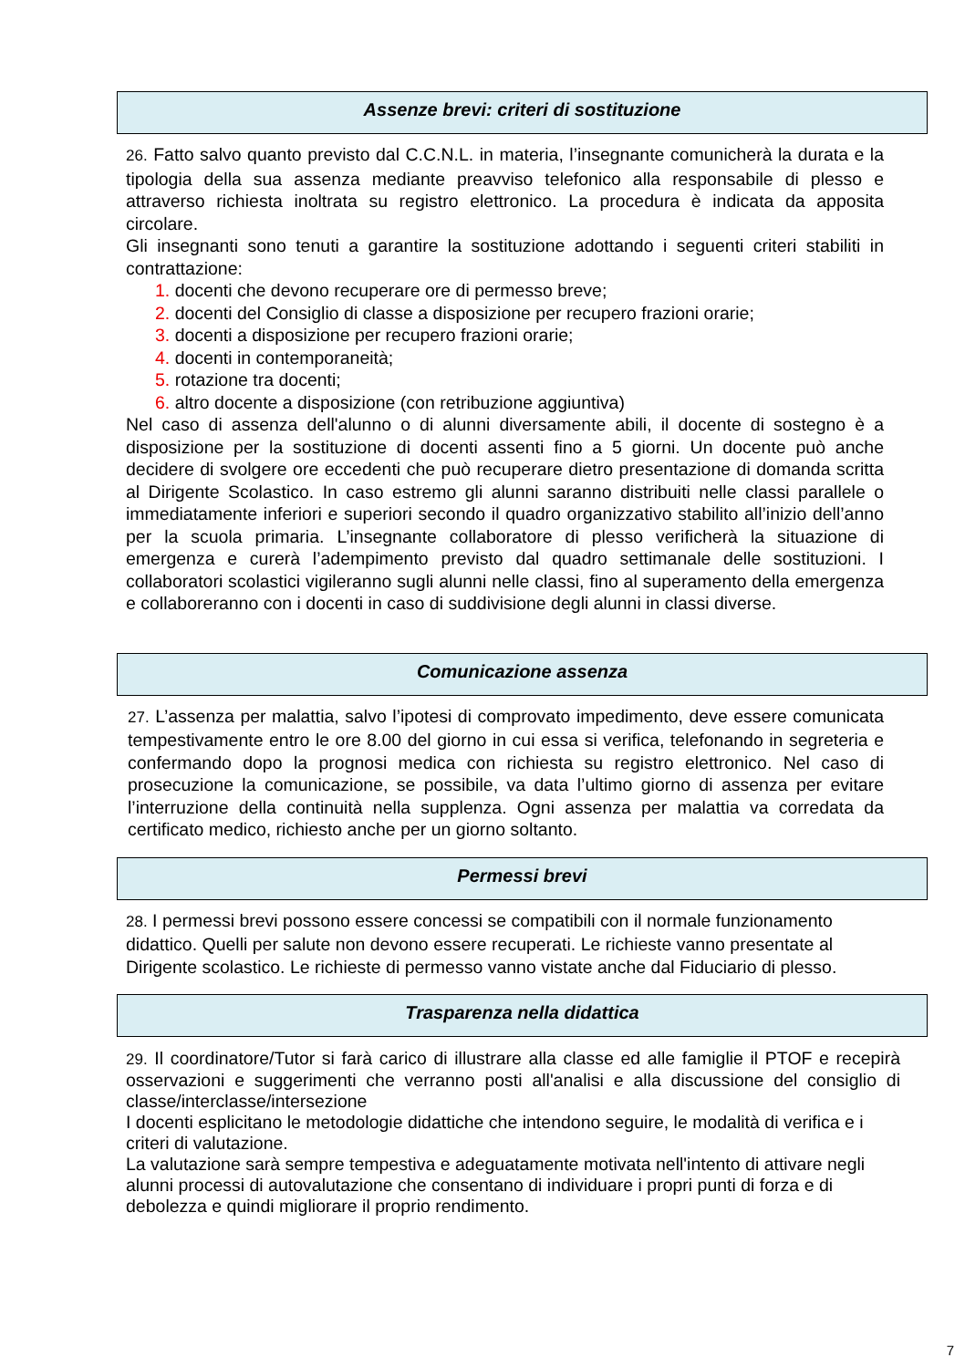Assenze brevi: criteri di sostituzione
26. Fatto salvo quanto previsto dal C.C.N.L. in materia, l’insegnante comunicherà la durata e la tipologia della sua assenza mediante preavviso telefonico alla responsabile di plesso e attraverso richiesta inoltrata su registro elettronico. La procedura è indicata da apposita circolare.
Gli insegnanti sono tenuti a garantire la sostituzione adottando i seguenti criteri stabiliti in contrattazione:
1. docenti che devono recuperare ore di permesso breve;
2. docenti del Consiglio di classe a disposizione per recupero frazioni orarie;
3. docenti a disposizione per recupero frazioni orarie;
4. docenti in contemporaneità;
5. rotazione tra docenti;
6. altro docente a disposizione (con retribuzione aggiuntiva)
Nel caso di assenza dell'alunno o di alunni diversamente abili, il docente di sostegno è a disposizione per la sostituzione di docenti assenti fino a 5 giorni. Un docente può anche decidere di svolgere ore eccedenti che può recuperare dietro presentazione di domanda scritta al Dirigente Scolastico. In caso estremo gli alunni saranno distribuiti nelle classi parallele o immediatamente inferiori e superiori secondo il quadro organizzativo stabilito all’inizio dell’anno per la scuola primaria. L’insegnante collaboratore di plesso verificherà la situazione di emergenza e curerà l’adempimento previsto dal quadro settimanale delle sostituzioni. I collaboratori scolastici vigileranno sugli alunni nelle classi, fino al superamento della emergenza e collaboreranno con i docenti in caso di suddivisione degli alunni in classi diverse.
Comunicazione assenza
27. L’assenza per malattia, salvo l’ipotesi di comprovato impedimento, deve essere comunicata tempestivamente entro le ore 8.00 del giorno in cui essa si verifica, telefonando in segreteria e confermando dopo la prognosi medica con richiesta su registro elettronico. Nel caso di prosecuzione la comunicazione, se possibile, va data l’ultimo giorno di assenza per evitare l’interruzione della continuità nella supplenza. Ogni assenza per malattia va corredata da certificato medico, richiesto anche per un giorno soltanto.
Permessi brevi
28. I permessi brevi possono essere concessi se compatibili con il normale funzionamento didattico. Quelli per salute non devono essere recuperati. Le richieste vanno presentate al Dirigente scolastico. Le richieste di permesso vanno vistate anche dal Fiduciario di plesso.
Trasparenza nella didattica
29. Il coordinatore/Tutor si farà carico di illustrare alla classe ed alle famiglie il PTOF e recepirà osservazioni e suggerimenti che verranno posti all'analisi e alla discussione del consiglio di classe/interclasse/intersezione
I docenti esplicitano le metodologie didattiche che intendono seguire, le modalità di verifica e i criteri di valutazione.
La valutazione sarà sempre tempestiva e adeguatamente motivata nell'intento di attivare negli alunni processi di autovalutazione che consentano di individuare i propri punti di forza e di debolezza e quindi migliorare il proprio rendimento.
7